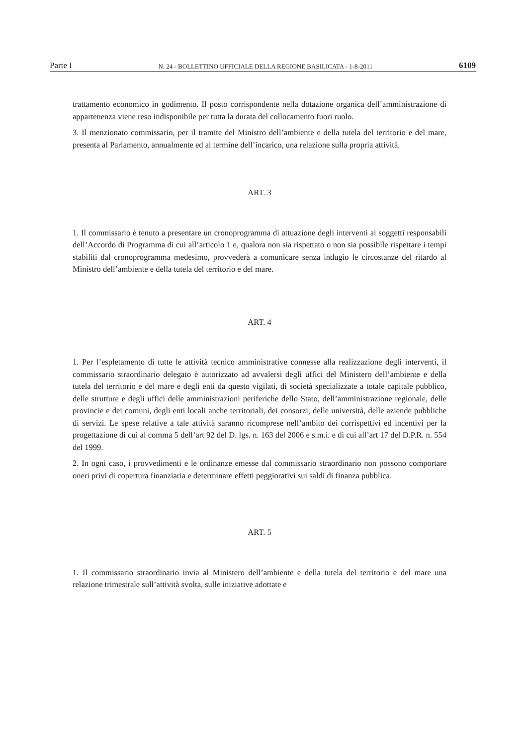Parte I N. 24 - BOLLETTINO UFFICIALE DELLA REGIONE BASILICATA - 1-8-2011 6109
trattamento economico in godimento. Il posto corrispondente nella dotazione organica dell’amministrazione di appartenenza viene reso indisponibile per tutta la durata del collocamento fuori ruolo.
3. Il menzionato commissario, per il tramite del Ministro dell’ambiente e della tutela del territorio e del mare, presenta al Parlamento, annualmente ed al termine dell’incarico, una relazione sulla propria attività.
ART. 3
1. Il commissario è tenuto a presentare un cronoprogramma di attuazione degli interventi ai soggetti responsabili dell’Accordo di Programma di cui all’articolo 1 e, qualora non sia rispettato o non sia possibile rispettare i tempi stabiliti dal cronoprogramma medesimo, provvederà a comunicare senza indugio le circostanze del ritardo al Ministro dell’ambiente e della tutela del territorio e del mare.
ART. 4
1. Per l’espletamento di tutte le attività tecnico amministrative connesse alla realizzazione degli interventi, il commissario straordinario delegato è autorizzato ad avvalersi degli uffici del Ministero dell’ambiente e della tutela del territorio e del mare e degli enti da questo vigilati, di società specializzate a totale capitale pubblico, delle strutture e degli uffici delle amministrazioni periferiche dello Stato, dell’amministrazione regionale, delle provincie e dei comuni, degli enti locali anche territoriali, dei consorzi, delle università, delle aziende pubbliche di servizi. Le spese relative a tale attività saranno ricomprese nell’ambito dei corrispettivi ed incentivi per la progettazione di cui al comma 5 dell’art 92 del D. lgs. n. 163 del 2006 e s.m.i. e di cui all’art 17 del D.P.R. n. 554 del 1999.
2. In ogni caso, i provvedimenti e le ordinanze emesse dal commissario straordinario non possono comportare oneri privi di copertura finanziaria e determinare effetti peggiorativi sui saldi di finanza pubblica.
ART. 5
1. Il commissario straordinario invia al Ministero dell’ambiente e della tutela del territorio e del mare una relazione trimestrale sull’attività svolta, sulle iniziative adottate e